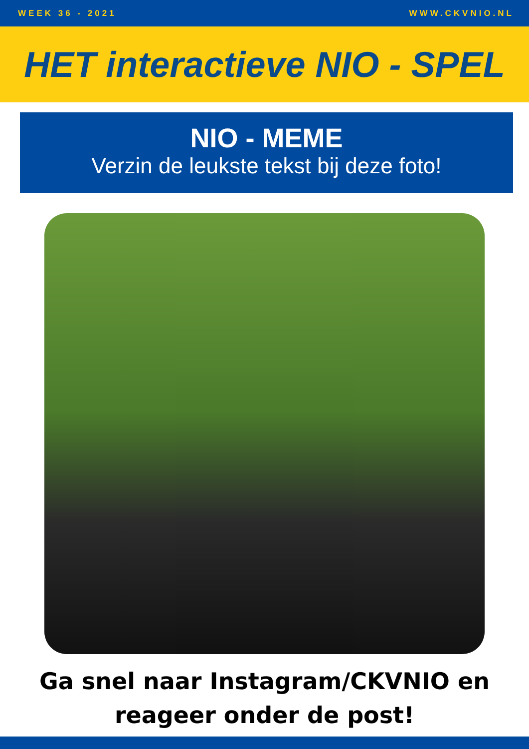WEEK 36 - 2021 WWW.CKVNIO.NL
HET interactieve NIO - SPEL
NIO - MEME
Verzin de leukste tekst bij deze foto!
Ga snel naar Instagram/CKVNIO en
reageer onder de post!